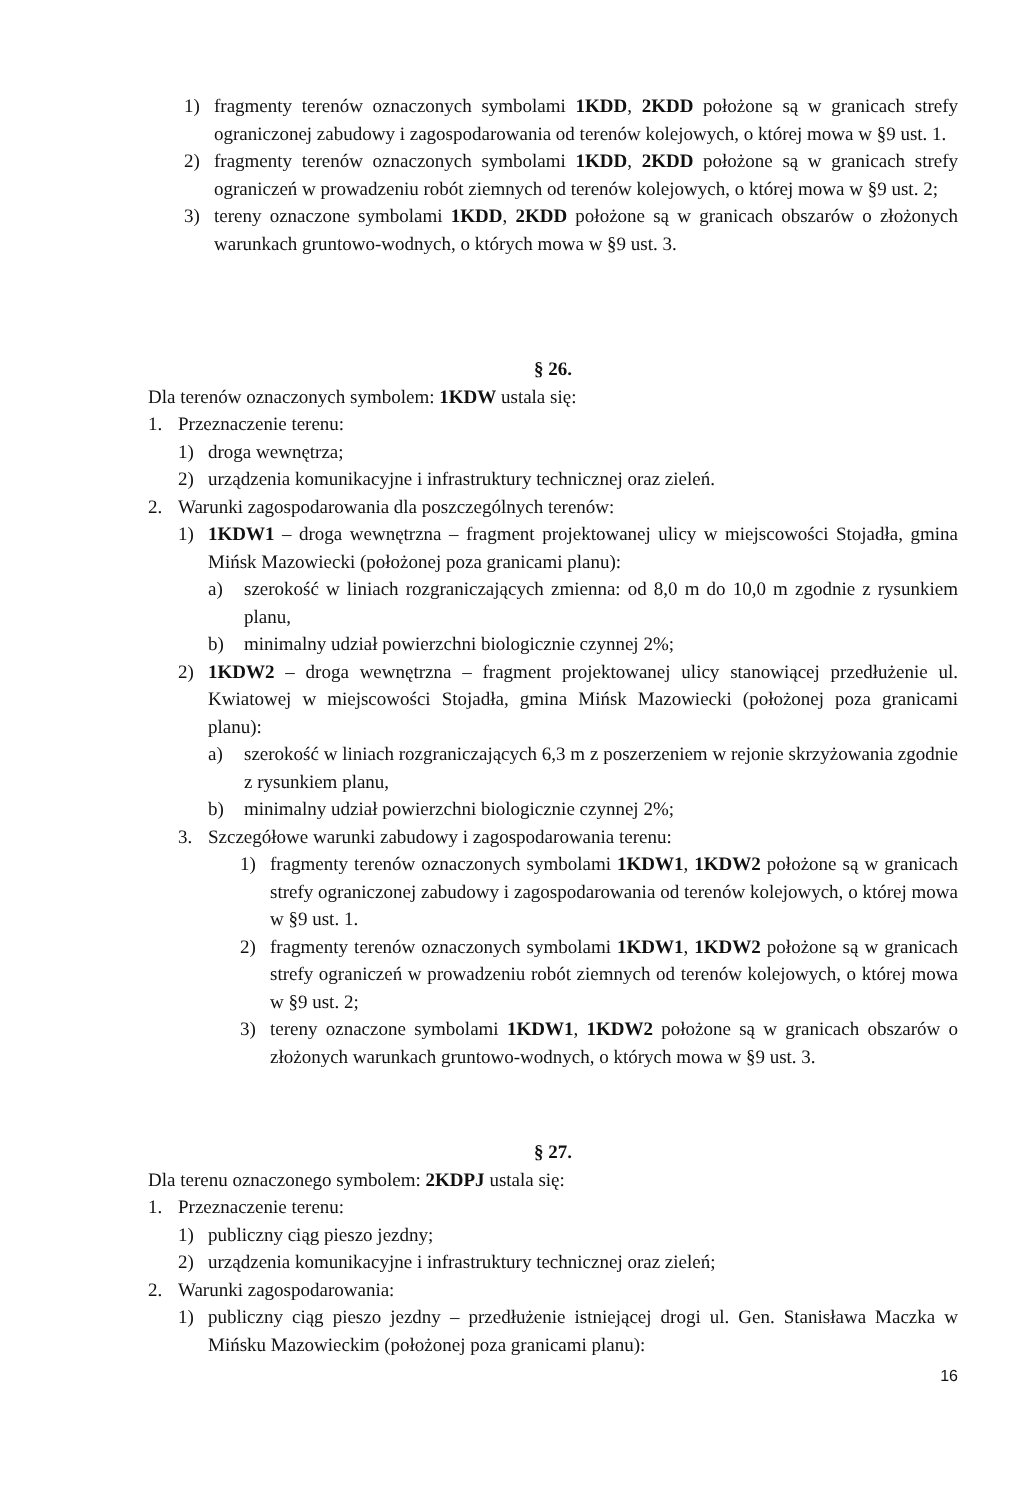1) fragmenty terenów oznaczonych symbolami 1KDD, 2KDD położone są w granicach strefy ograniczonej zabudowy i zagospodarowania od terenów kolejowych, o której mowa w §9 ust. 1.
2) fragmenty terenów oznaczonych symbolami 1KDD, 2KDD położone są w granicach strefy ograniczeń w prowadzeniu robót ziemnych od terenów kolejowych, o której mowa w §9 ust. 2;
3) tereny oznaczone symbolami 1KDD, 2KDD położone są w granicach obszarów o złożonych warunkach gruntowo-wodnych, o których mowa w §9 ust. 3.
§ 26.
Dla terenów oznaczonych symbolem: 1KDW ustala się:
1. Przeznaczenie terenu:
1) droga wewnętrza;
2) urządzenia komunikacyjne i infrastruktury technicznej oraz zieleń.
2. Warunki zagospodarowania dla poszczególnych terenów:
1) 1KDW1 – droga wewnętrzna – fragment projektowanej ulicy w miejscowości Stojadła, gmina Mińsk Mazowiecki (położonej poza granicami planu):
a) szerokość w liniach rozgraniczających zmienna: od 8,0 m do 10,0 m zgodnie z rysunkiem planu,
b) minimalny udział powierzchni biologicznie czynnej 2%;
2) 1KDW2 – droga wewnętrzna – fragment projektowanej ulicy stanowiącej przedłużenie ul. Kwiatowej w miejscowości Stojadła, gmina Mińsk Mazowiecki (położonej poza granicami planu):
a) szerokość w liniach rozgraniczających 6,3 m z poszerzeniem w rejonie skrzyżowania zgodnie z rysunkiem planu,
b) minimalny udział powierzchni biologicznie czynnej 2%;
3. Szczegółowe warunki zabudowy i zagospodarowania terenu:
1) fragmenty terenów oznaczonych symbolami 1KDW1, 1KDW2 położone są w granicach strefy ograniczonej zabudowy i zagospodarowania od terenów kolejowych, o której mowa w §9 ust. 1.
2) fragmenty terenów oznaczonych symbolami 1KDW1, 1KDW2 położone są w granicach strefy ograniczeń w prowadzeniu robót ziemnych od terenów kolejowych, o której mowa w §9 ust. 2;
3) tereny oznaczone symbolami 1KDW1, 1KDW2 położone są w granicach obszarów o złożonych warunkach gruntowo-wodnych, o których mowa w §9 ust. 3.
§ 27.
Dla terenu oznaczonego symbolem: 2KDPJ ustala się:
1. Przeznaczenie terenu:
1) publiczny ciąg pieszo jezdny;
2) urządzenia komunikacyjne i infrastruktury technicznej oraz zieleń;
2. Warunki zagospodarowania:
1) publiczny ciąg pieszo jezdny – przedłużenie istniejącej drogi ul. Gen. Stanisława Maczka w Mińsku Mazowieckim (położonej poza granicami planu):
16